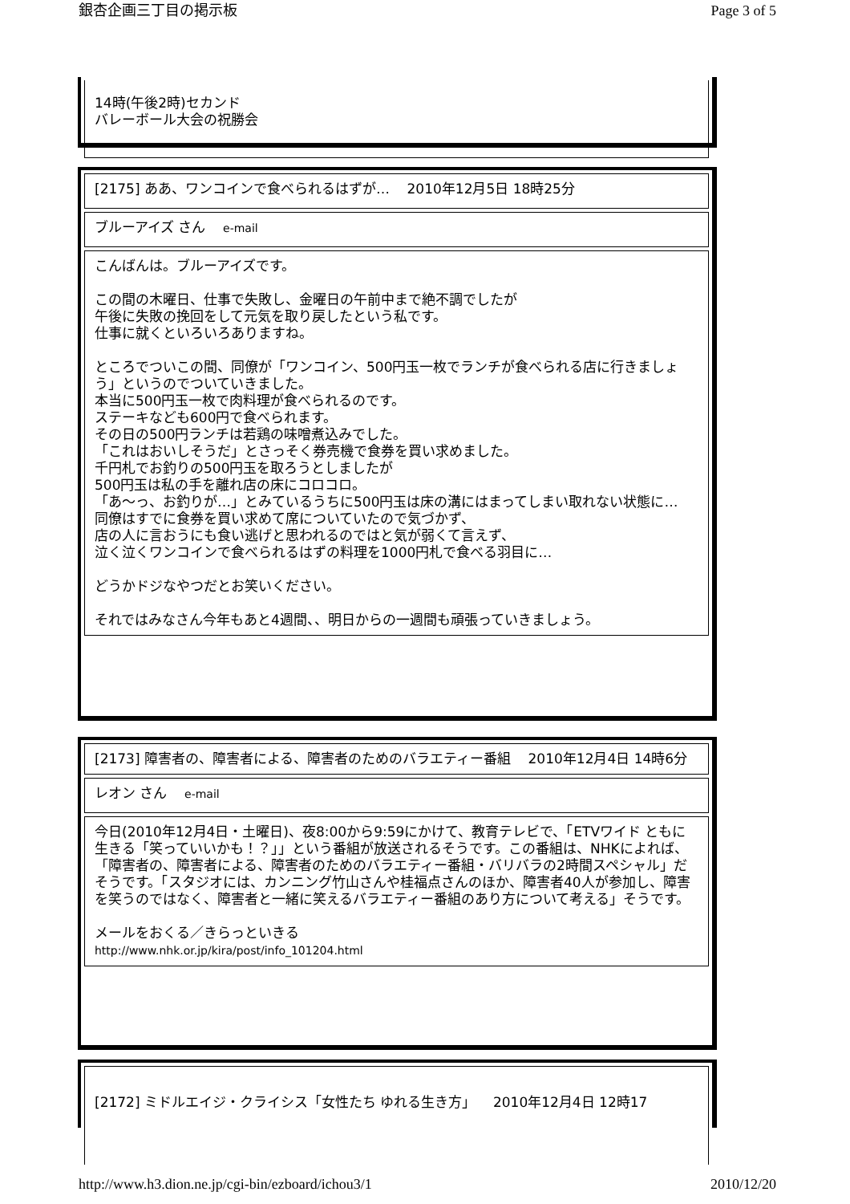銀杏企画三丁目の掲示板 Page 3 of 5
14時(午後2時)セカンド
バレーボール大会の祝勝会
[2175] ああ、ワンコインで食べられるはずが… 2010年12月5日 18時25分
ブルーアイズ さん e-mail
こんばんは。ブルーアイズです。
この間の木曜日、仕事で失敗し、金曜日の午前中まで絶不調でしたが
午後に失敗の挽回をして元気を取り戻したという私です。
仕事に就くといろいろありますね。
ところでついこの間、同僚が「ワンコイン、500円玉一枚でランチが食べられる店に行きましょう」というのでついていきました。
本当に500円玉一枚で肉料理が食べられるのです。
ステーキなども600円で食べられます。
その日の500円ランチは若鶏の味噌煮込みでした。
「これはおいしそうだ」とさっそく券売機で食券を買い求めました。
千円札でお釣りの500円玉を取ろうとしましたが
500円玉は私の手を離れ店の床にコロコロ。
「あ～っ、お釣りが…」とみているうちに500円玉は床の溝にはまってしまい取れない状態に…
同僚はすでに食券を買い求めて席についていたので気づかず、
店の人に言おうにも食い逃げと思われるのではと気が弱くて言えず、
泣く泣くワンコインで食べられるはずの料理を1000円札で食べる羽目に…
どうかドジなやつだとお笑いください。
それではみなさん今年もあと4週間、、明日からの一週間も頑張っていきましょう。
[2173] 障害者の、障害者による、障害者のためのバラエティー番組 2010年12月4日 14時6分
レオン さん e-mail
今日(2010年12月4日・土曜日)、夜8:00から9:59にかけて、教育テレビで、「ETVワイド ともに生きる「笑っていいかも！？」」という番組が放送されるそうです。この番組は、NHKによれば、「障害者の、障害者による、障害者のためのバラエティー番組・バリバラの2時間スペシャル」だそうです。「スタジオには、カンニング竹山さんや桂福点さんのほか、障害者40人が参加し、障害を笑うのではなく、障害者と一緒に笑えるバラエティー番組のあり方について考える」そうです。
メールをおくる／きらっといきる
http://www.nhk.or.jp/kira/post/info_101204.html
[2172] ミドルエイジ・クライシス「女性たち ゆれる生き方」 2010年12月4日 12時17
http://www.h3.dion.ne.jp/cgi-bin/ezboard/ichou3/1 2010/12/20